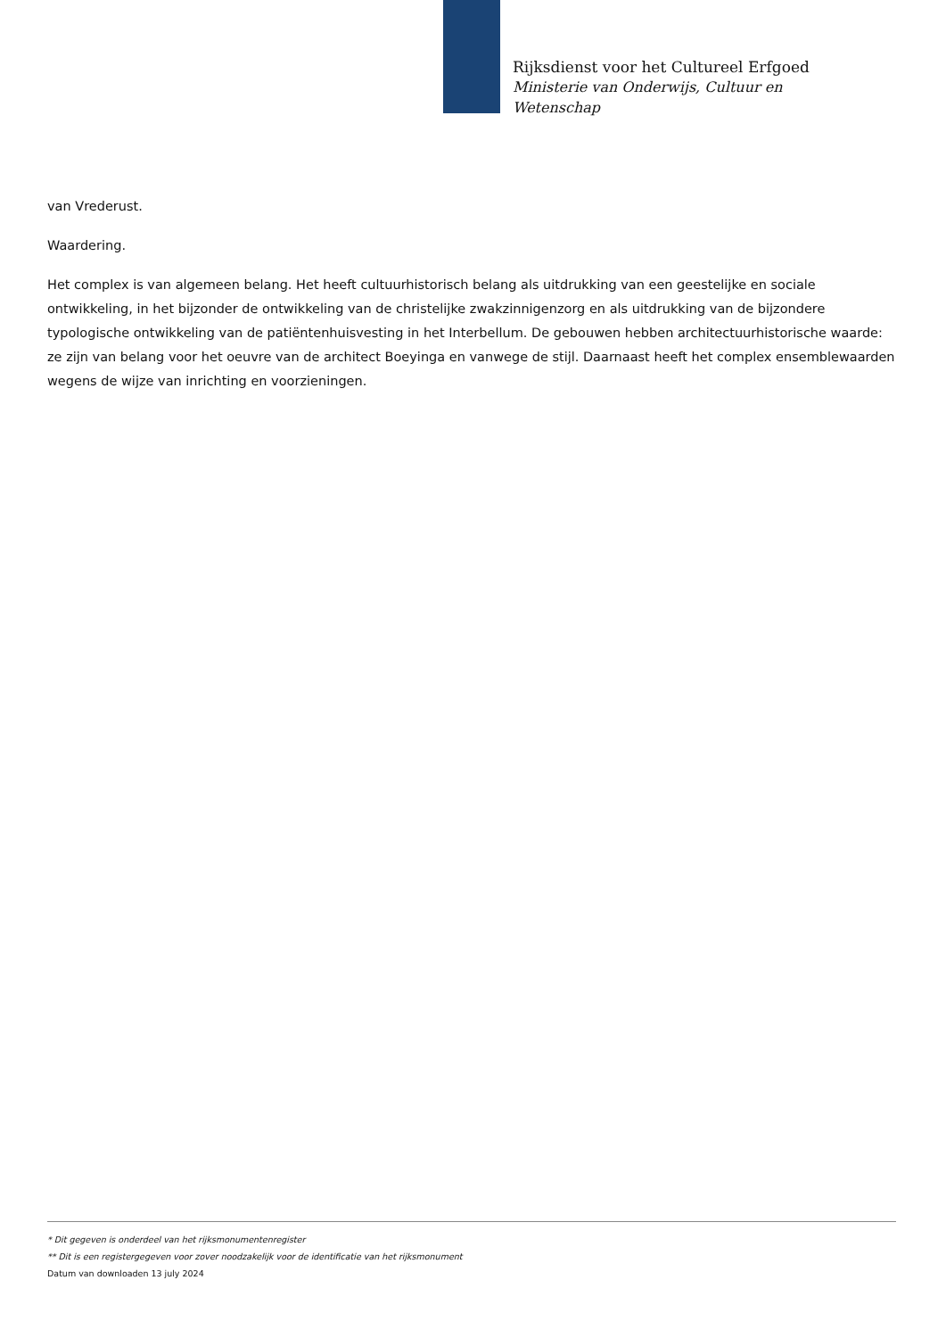Rijksdienst voor het Cultureel Erfgoed
Ministerie van Onderwijs, Cultuur en
Wetenschap
van Vrederust.
Waardering.
Het complex is van algemeen belang. Het heeft cultuurhistorisch belang als uitdrukking van een geestelijke en sociale ontwikkeling, in het bijzonder de ontwikkeling van de christelijke zwakzinnigenzorg en als uitdrukking van de bijzondere typologische ontwikkeling van de patiëntenhuisvesting in het Interbellum. De gebouwen hebben architectuurhistorische waarde: ze zijn van belang voor het oeuvre van de architect Boeyinga en vanwege de stijl. Daarnaast heeft het complex ensemblewaarden wegens de wijze van inrichting en voorzieningen.
* Dit gegeven is onderdeel van het rijksmonumentenregister
** Dit is een registergegeven voor zover noodzakelijk voor de identificatie van het rijksmonument
Datum van downloaden 13 july 2024